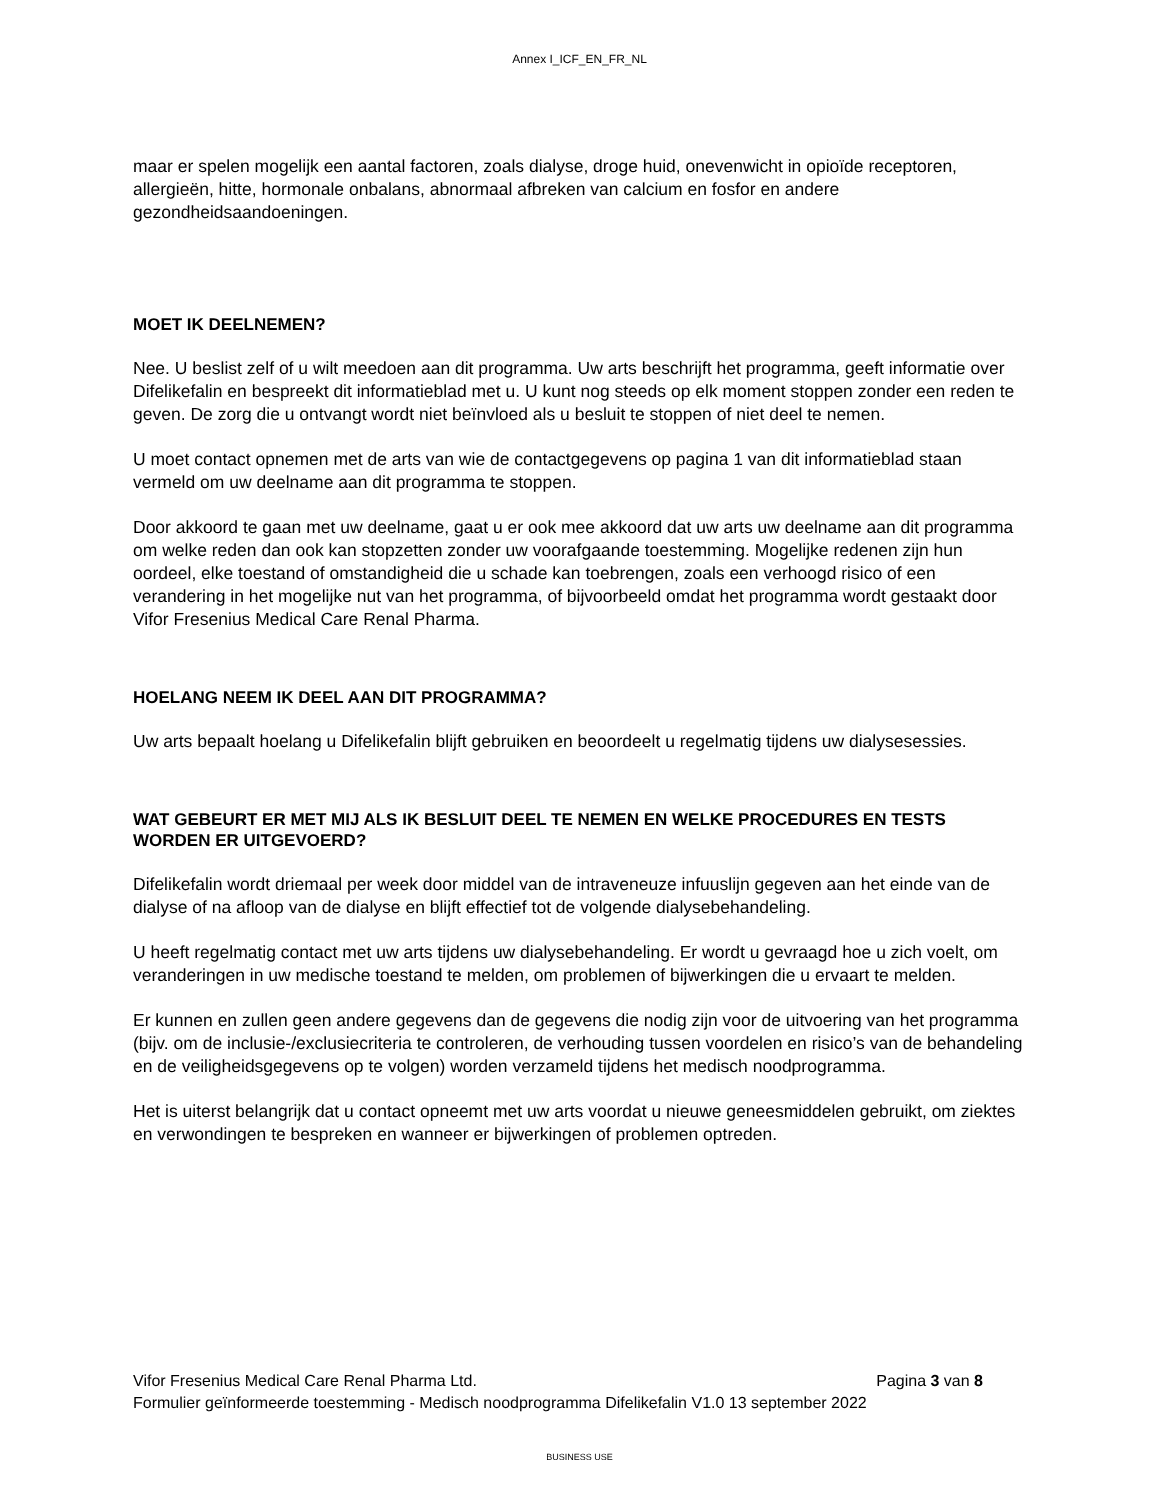Annex I_ICF_EN_FR_NL
maar er spelen mogelijk een aantal factoren, zoals dialyse, droge huid, onevenwicht in opioïde receptoren, allergieën, hitte, hormonale onbalans, abnormaal afbreken van calcium en fosfor en andere gezondheidsaandoeningen.
MOET IK DEELNEMEN?
Nee. U beslist zelf of u wilt meedoen aan dit programma. Uw arts beschrijft het programma, geeft informatie over Difelikefalin en bespreekt dit informatieblad met u. U kunt nog steeds op elk moment stoppen zonder een reden te geven. De zorg die u ontvangt wordt niet beïnvloed als u besluit te stoppen of niet deel te nemen.
U moet contact opnemen met de arts van wie de contactgegevens op pagina 1 van dit informatieblad staan vermeld om uw deelname aan dit programma te stoppen.
Door akkoord te gaan met uw deelname, gaat u er ook mee akkoord dat uw arts uw deelname aan dit programma om welke reden dan ook kan stopzetten zonder uw voorafgaande toestemming. Mogelijke redenen zijn hun oordeel, elke toestand of omstandigheid die u schade kan toebrengen, zoals een verhoogd risico of een verandering in het mogelijke nut van het programma, of bijvoorbeeld omdat het programma wordt gestaakt door Vifor Fresenius Medical Care Renal Pharma.
HOELANG NEEM IK DEEL AAN DIT PROGRAMMA?
Uw arts bepaalt hoelang u Difelikefalin blijft gebruiken en beoordeelt u regelmatig tijdens uw dialysesessies.
WAT GEBEURT ER MET MIJ ALS IK BESLUIT DEEL TE NEMEN EN WELKE PROCEDURES EN TESTS WORDEN ER UITGEVOERD?
Difelikefalin wordt driemaal per week door middel van de intraveneuze infuuslijn gegeven aan het einde van de dialyse of na afloop van de dialyse en blijft effectief tot de volgende dialysebehandeling.
U heeft regelmatig contact met uw arts tijdens uw dialysebehandeling. Er wordt u gevraagd hoe u zich voelt, om veranderingen in uw medische toestand te melden, om problemen of bijwerkingen die u ervaart te melden.
Er kunnen en zullen geen andere gegevens dan de gegevens die nodig zijn voor de uitvoering van het programma (bijv. om de inclusie-/exclusiecriteria te controleren, de verhouding tussen voordelen en risico’s van de behandeling en de veiligheidsgegevens op te volgen) worden verzameld tijdens het medisch noodprogramma.
Het is uiterst belangrijk dat u contact opneemt met uw arts voordat u nieuwe geneesmiddelen gebruikt, om ziektes en verwondingen te bespreken en wanneer er bijwerkingen of problemen optreden.
Vifor Fresenius Medical Care Renal Pharma Ltd. Pagina 3 van 8
Formulier geïnformeerde toestemming - Medisch noodprogramma Difelikefalin V1.0 13 september 2022
BUSINESS USE